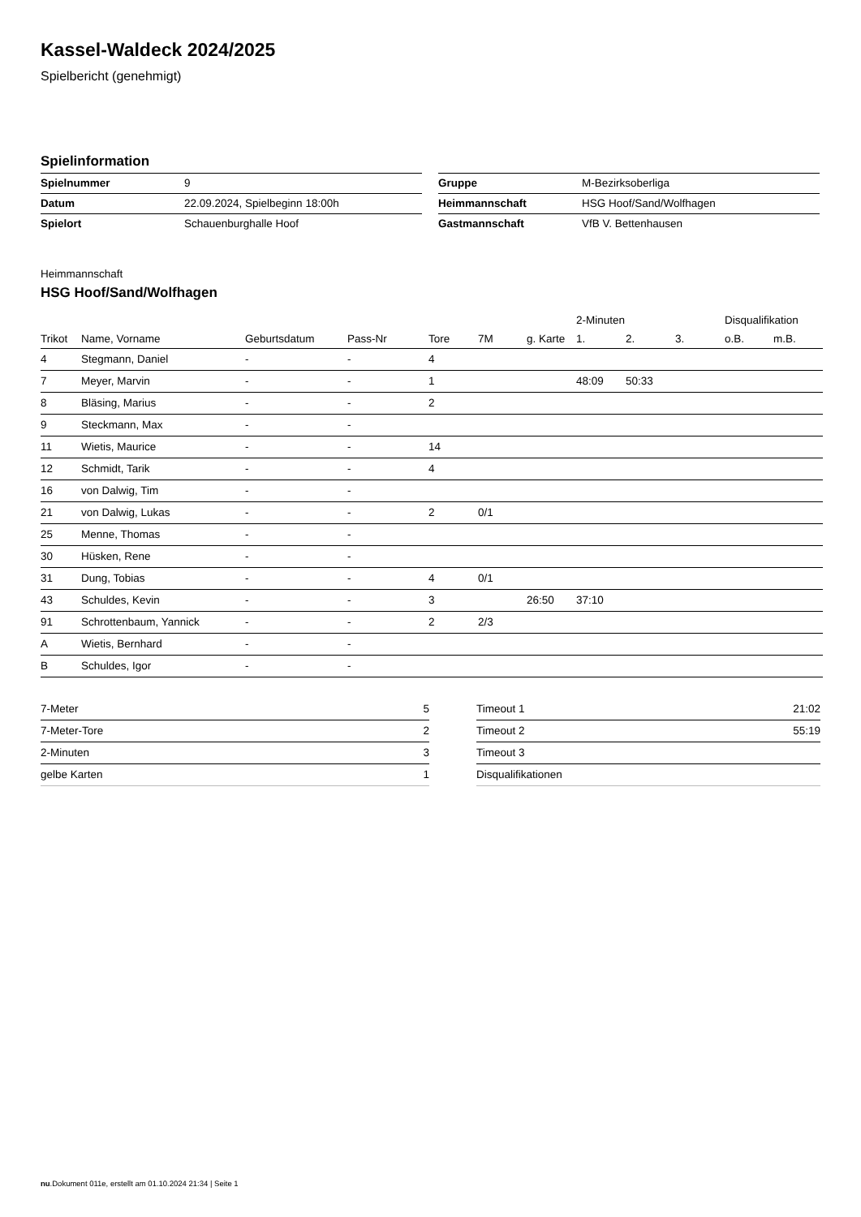Kassel-Waldeck 2024/2025
Spielbericht (genehmigt)
Spielinformation
| Spielnummer | 9 |
| Datum | 22.09.2024, Spielbeginn 18:00h |
| Spielort | Schauenburghalle Hoof |
| Gruppe | M-Bezirksoberliga |
| Heimmannschaft | HSG Hoof/Sand/Wolfhagen |
| Gastmannschaft | VfB V. Bettenhausen |
Heimmannschaft
HSG Hoof/Sand/Wolfhagen
| | | | | | | | 2-Minuten | | | Disqualifikation | |
| --- | --- | --- | --- | --- | --- | --- | --- | --- | --- | --- | --- |
| Trikot | Name, Vorname | Geburtsdatum | Pass-Nr | Tore | 7M | g. Karte | 1. | 2. | 3. | o.B. | m.B. |
| 4 | Stegmann, Daniel | - | - | 4 | | | | | | | |
| 7 | Meyer, Marvin | - | - | 1 | | | 48:09 | 50:33 | | | |
| 8 | Bläsing, Marius | - | - | 2 | | | | | | | |
| 9 | Steckmann, Max | - | - | | | | | | | | |
| 11 | Wietis, Maurice | - | - | 14 | | | | | | | |
| 12 | Schmidt, Tarik | - | - | 4 | | | | | | | |
| 16 | von Dalwig, Tim | - | - | | | | | | | | |
| 21 | von Dalwig, Lukas | - | - | 2 | 0/1 | | | | | | |
| 25 | Menne, Thomas | - | - | | | | | | | | |
| 30 | Hüsken, Rene | - | - | | | | | | | | |
| 31 | Dung, Tobias | - | - | 4 | 0/1 | | | | | | |
| 43 | Schuldes, Kevin | - | - | 3 | | 26:50 | 37:10 | | | | |
| 91 | Schrottenbaum, Yannick | - | - | 2 | 2/3 | | | | | | |
| A | Wietis, Bernhard | - | - | | | | | | | | |
| B | Schuldes, Igor | - | - | | | | | | | | |
| 7-Meter | 5 |
| 7-Meter-Tore | 2 |
| 2-Minuten | 3 |
| gelbe Karten | 1 |
| Timeout 1 | 21:02 |
| Timeout 2 | 55:19 |
| Timeout 3 | |
| Disqualifikationen | |
nu.Dokument 011e, erstellt am 01.10.2024 21:34 | Seite 1